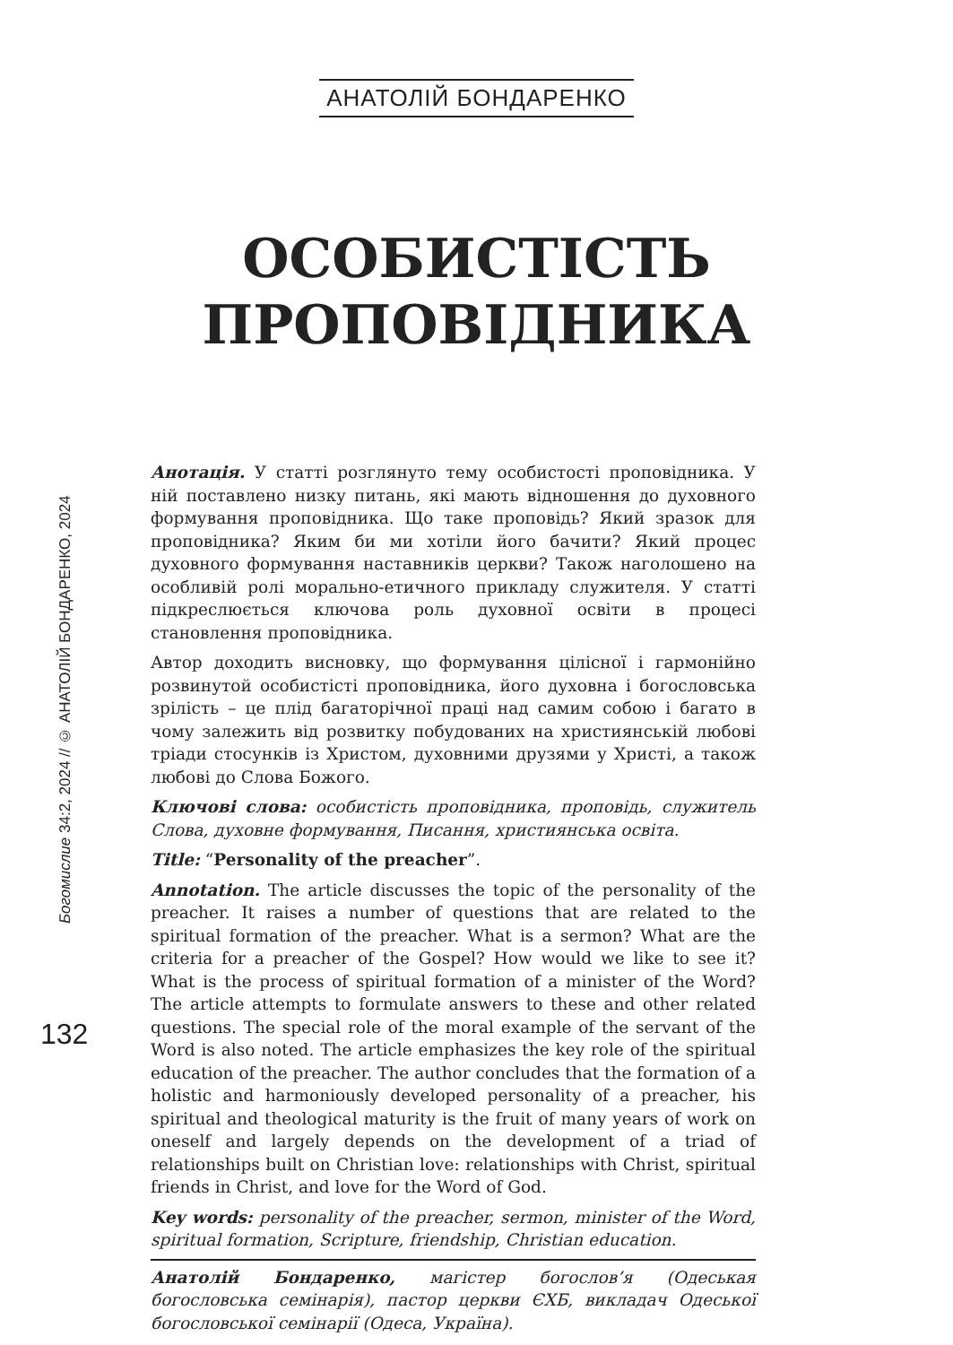АНАТОЛІЙ БОНДАРЕНКО
ОСОБИСТІСТЬ
ПРОПОВІДНИКА
Богомислие 34:2, 2024 // © АНАТОЛІЙ БОНДАРЕНКО, 2024
132
Анотація. У статті розглянуто тему особистості проповідника. У ній поставлено низку питань, які мають відношення до духовного формування проповідника. Що таке проповідь? Який зразок для проповідника? Яким би ми хотіли його бачити? Який процес духовного формування наставників церкви? Також наголошено на особливій ролі морально-етичного прикладу служителя. У статті підкреслюється ключова роль духовної освіти в процесі становлення проповідника.
Автор доходить висновку, що формування цілісної і гармонійно розвинутой особистісті проповідника, його духовна і богословська зрілість – це плід багаторічної праці над самим собою і багато в чому залежить від розвитку побудованих на християнській любові тріади стосунків із Христом, духовними друзями у Христі, а також любові до Слова Божого.
Ключові слова: особистість проповідника, проповідь, служитель Слова, духовне формування, Писання, християнська освіта.
Title: “Personality of the preacher”.
Annotation. The article discusses the topic of the personality of the preacher. It raises a number of questions that are related to the spiritual formation of the preacher. What is a sermon? What are the criteria for a preacher of the Gospel? How would we like to see it? What is the process of spiritual formation of a minister of the Word? The article attempts to formulate answers to these and other related questions. The special role of the moral example of the servant of the Word is also noted. The article emphasizes the key role of the spiritual education of the preacher. The author concludes that the formation of a holistic and harmoniously developed personality of a preacher, his spiritual and theological maturity is the fruit of many years of work on oneself and largely depends on the development of a triad of relationships built on Christian love: relationships with Christ, spiritual friends in Christ, and love for the Word of God.
Key words: personality of the preacher, sermon, minister of the Word, spiritual formation, Scripture, friendship, Christian education.
Анатолій Бондаренко, магістер богослов’я (Одеськая богословська семінарія), пастор церкви ЄХБ, викладач Одеської богословської семінарії (Одеса, Україна).